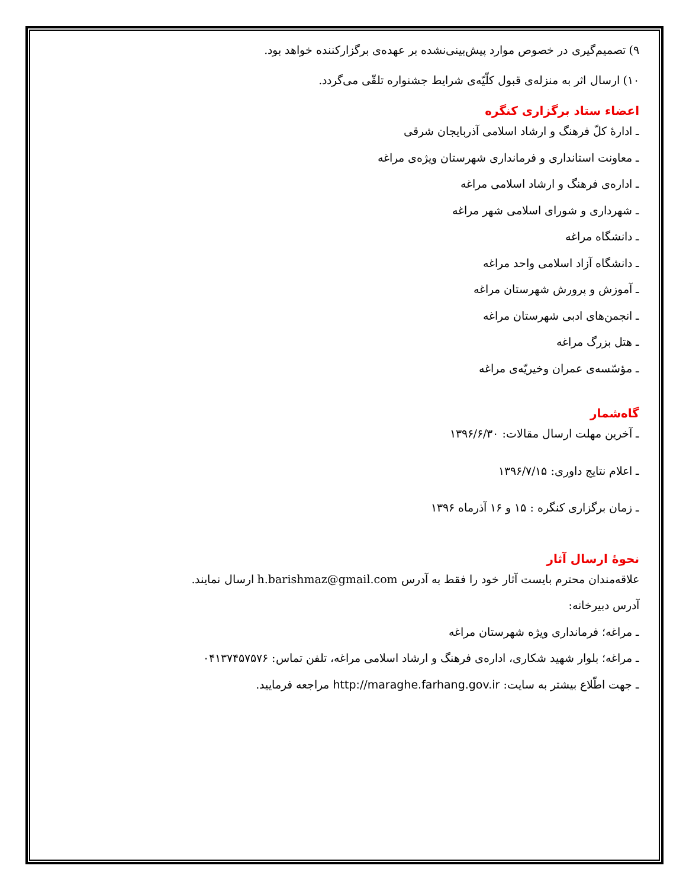۹) تصمیم‌گیری در خصوص موارد پیش‌بینی‌نشده بر عهده‌ی برگزارکننده خواهد بود.
۱۰) ارسال اثر به منزله‌ی قبول کلّیّه‌ی شرایط جشنواره تلقّی می‌گردد.
اعضاء ستاد برگزاری کنگره
ـ ادارهٔ کلّ فرهنگ و ارشاد اسلامی آذربایجان شرقی
ـ معاونت استانداری و فرمانداری شهرستان ویژه‌ی مراغه
ـ اداره‌ی فرهنگ و ارشاد اسلامی مراغه
ـ شهرداری و شورای اسلامی شهر مراغه
ـ دانشگاه مراغه
ـ دانشگاه آزاد اسلامی واحد مراغه
ـ آموزش و پرورش شهرستان مراغه
ـ انجمن‌های ادبی شهرستان مراغه
ـ هتل بزرگ مراغه
ـ مؤسّسه‌ی عمران وخیریّه‌ی مراغه
گاه‌شمار
ـ آخرین مهلت ارسال مقالات: ۱۳۹۶/۶/۳۰
ـ اعلام نتایج داوری: ۱۳۹۶/۷/۱۵
ـ زمان برگزاری کنگره : ۱۵ و ۱۶ آذرماه ۱۳۹۶
نحوهٔ ارسال آثار
علاقه‌مندان محترم بایست آثار خود را فقط به آدرس h.barishmaz@gmail.com ارسال نمایند.
آدرس دبیرخانه:
ـ مراغه؛ فرمانداری ویژه شهرستان مراغه
ـ مراغه؛ بلوار شهید شکاری، اداره‌ی فرهنگ و ارشاد اسلامی مراغه، تلفن تماس: ۰۴۱۳۷۴۵۷۵۷۶
ـ جهت اطّلاع بیشتر به سایت: http://maraghe.farhang.gov.ir مراجعه فرمایید.